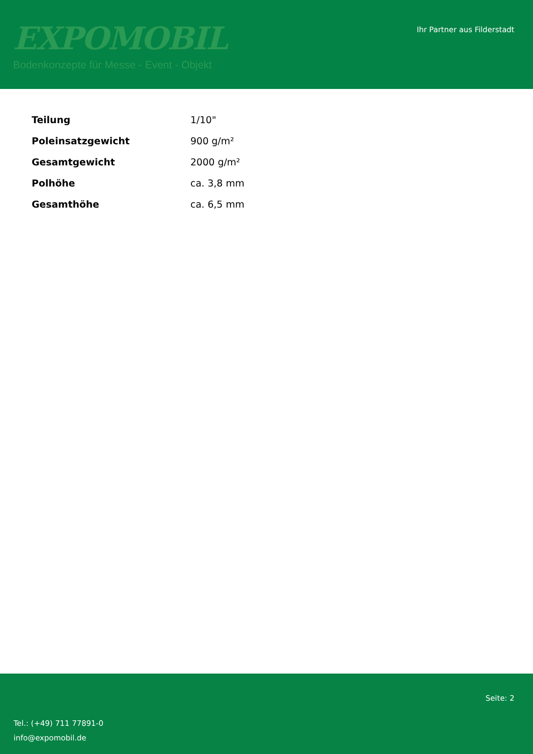EXPOMOBIL
Bodenkonzepte für Messe - Event - Objekt
Ihr Partner aus Filderstadt
| Teilung | 1/10" |
| Poleinsatzgewicht | 900 g/m² |
| Gesamtgewicht | 2000 g/m² |
| Polhöhe | ca. 3,8 mm |
| Gesamthöhe | ca. 6,5 mm |
Seite: 2
Tel.: (+49) 711 77891-0
info@expomobil.de